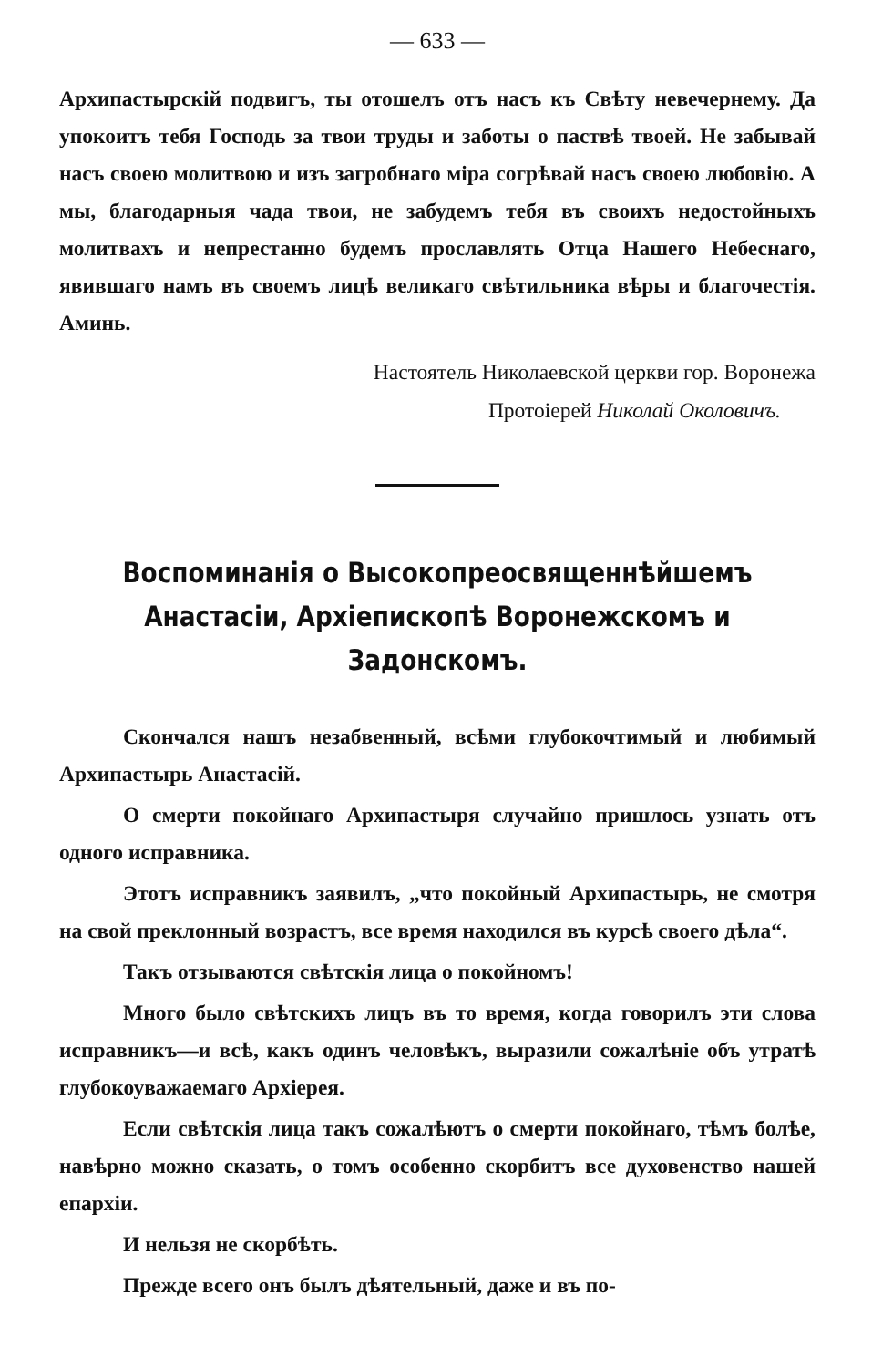— 633 —
Архипастырскій подвигъ, ты отошелъ отъ насъ къ Свѣту невечернему. Да упокоитъ тебя Господь за твои труды и заботы о паствѣ твоей. Не забывай насъ своею молитвою и изъ загробнаго міра согрѣвай насъ своею любовію. А мы, благодарныя чада твои, не забудемъ тебя въ своихъ недостойныхъ молитвахъ и непрестанно будемъ прославлять Отца Нашего Небеснаго, явившаго намъ въ своемъ лицѣ великаго свѣтильника вѣры и благочестія. Аминь.
Настоятель Николаевской церкви гор. Воронежа
Протоіерей Николай Околовичъ.
Воспоминанія о Высокопреосвященнѣйшемъ Анастасіи, Архіепископѣ Воронежскомъ и Задонскомъ.
Скончался нашъ незабвенный, всѣми глубокочтимый и любимый Архипастырь Анастасій.
О смерти покойнаго Архипастыря случайно пришлось узнать отъ одного исправника.
Этотъ исправникъ заявилъ, „что покойный Архипастырь, не смотря на свой преклонный возрастъ, все время находился въ курсѣ своего дѣла“.
Такъ отзываются свѣтскія лица о покойномъ!
Много было свѣтскихъ лицъ въ то время, когда говорилъ эти слова исправникъ—и всѣ, какъ одинъ человѣкъ, выразили сожалѣніе объ утратѣ глубокоуважаемаго Архіерея.
Если свѣтскія лица такъ сожалѣютъ о смерти покойнаго, тѣмъ болѣе, навѣрно можно сказать, о томъ особенно скорбитъ все духовенство нашей епархіи.
И нельзя не скорбѣть.
Прежде всего онъ былъ дѣятельный, даже и въ по-